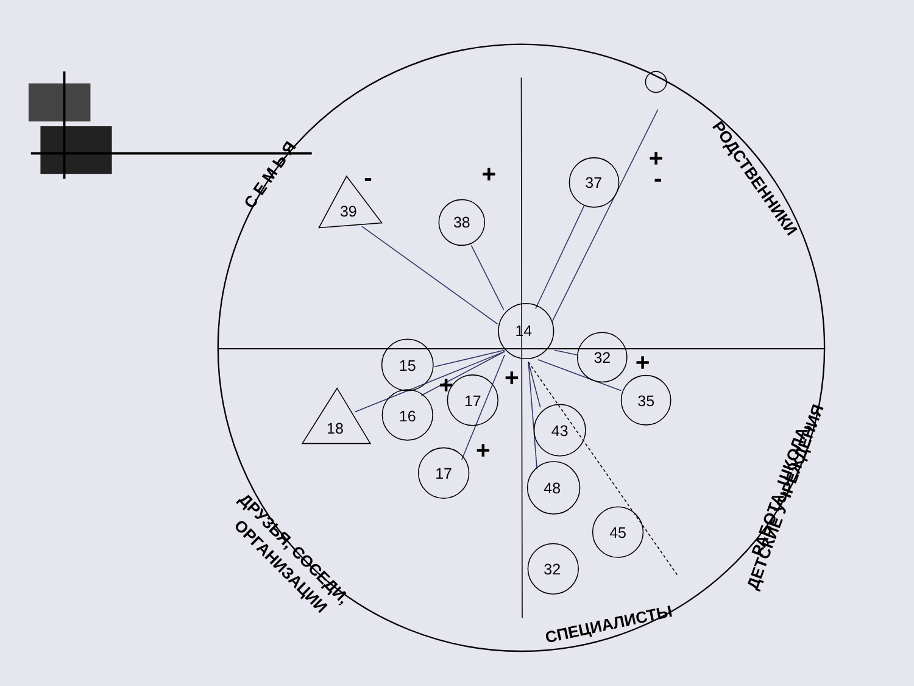14
37
38
39
15
17
16
18
17
32
35
43
48
45
32
+
+
-
-
+
+
+
+
С Е М Ь Я
РОДСТВЕННИКИ
РАБОТА, ШКОЛА,
ДЕТСКИЕ УЧРЕЖДЕНИЯ
СПЕЦИАЛИСТЫ
ДРУЗЬЯ, СОСЕДИ,
ОРГАНИЗАЦИИ